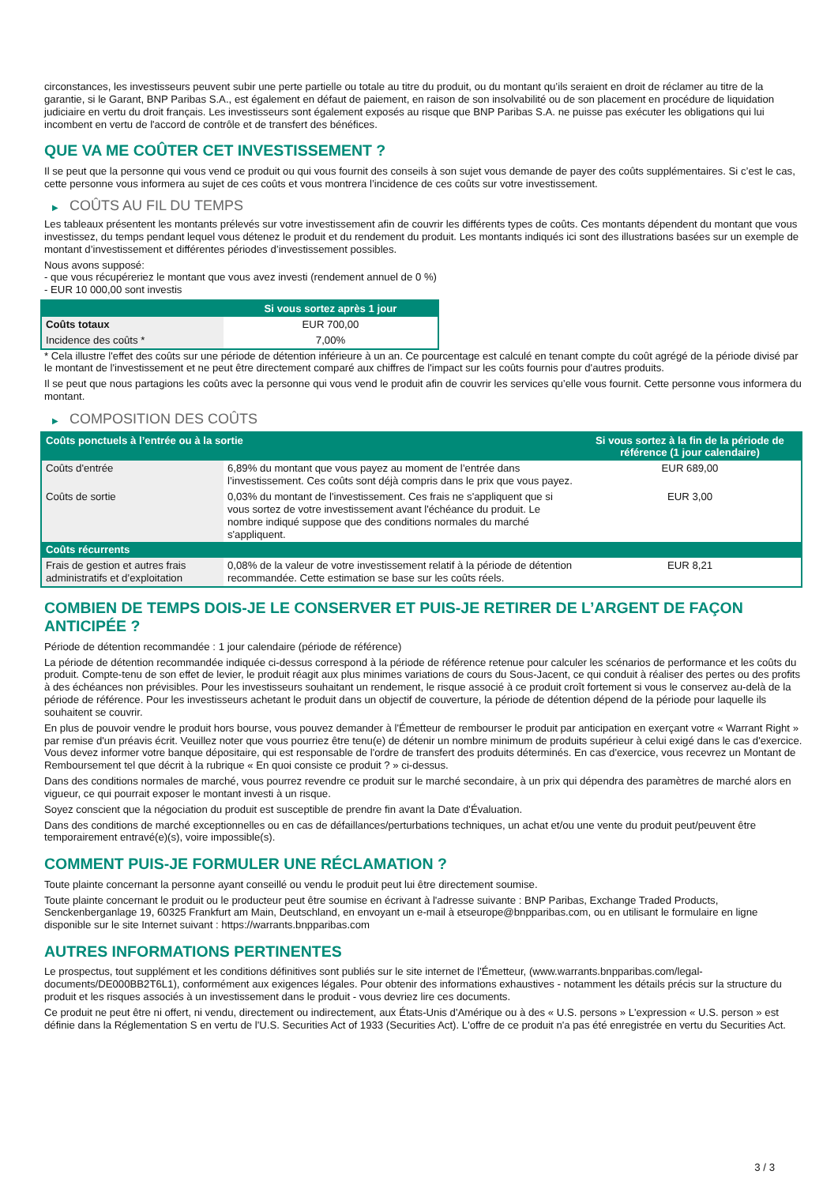circonstances, les investisseurs peuvent subir une perte partielle ou totale au titre du produit, ou du montant qu’ils seraient en droit de réclamer au titre de la garantie, si le Garant, BNP Paribas S.A., est également en défaut de paiement, en raison de son insolvabilité ou de son placement en procédure de liquidation judiciaire en vertu du droit français. Les investisseurs sont également exposés au risque que BNP Paribas S.A. ne puisse pas exécuter les obligations qui lui incombent en vertu de l'accord de contrôle et de transfert des bénéfices.
QUE VA ME COÛTER CET INVESTISSEMENT ?
Il se peut que la personne qui vous vend ce produit ou qui vous fournit des conseils à son sujet vous demande de payer des coûts supplémentaires. Si c’est le cas, cette personne vous informera au sujet de ces coûts et vous montrera l’incidence de ces coûts sur votre investissement.
▶ COÛTS AU FIL DU TEMPS
Les tableaux présentent les montants prélevés sur votre investissement afin de couvrir les différents types de coûts. Ces montants dépendent du montant que vous investissez, du temps pendant lequel vous détenez le produit et du rendement du produit. Les montants indiqués ici sont des illustrations basées sur un exemple de montant d’investissement et différentes périodes d’investissement possibles.
Nous avons supposé:
- que vous récupéreriez le montant que vous avez investi (rendement annuel de 0 %)
- EUR 10 000,00 sont investis
| | Si vous sortez après 1 jour |
| --- | --- |
| Coûts totaux | EUR 700,00 |
| Incidence des coûts * | 7,00% |
* Cela illustre l'effet des coûts sur une période de détention inférieure à un an. Ce pourcentage est calculé en tenant compte du coût agrégé de la période divisé par le montant de l'investissement et ne peut être directement comparé aux chiffres de l'impact sur les coûts fournis pour d'autres produits.
Il se peut que nous partagions les coûts avec la personne qui vous vend le produit afin de couvrir les services qu’elle vous fournit. Cette personne vous informera du montant.
▶ COMPOSITION DES COÛTS
| Coûts ponctuels à l’entrée ou à la sortie | | Si vous sortez à la fin de la période de référence (1 jour calendaire) |
| --- | --- | --- |
| Coûts d'entrée | 6,89% du montant que vous payez au moment de l’entrée dans l’investissement. Ces coûts sont déjà compris dans le prix que vous payez. | EUR 689,00 |
| Coûts de sortie | 0,03% du montant de l'investissement. Ces frais ne s'appliquent que si vous sortez de votre investissement avant l'échéance du produit. Le nombre indiqué suppose que des conditions normales du marché s'appliquent. | EUR 3,00 |
| Coûts récurrents | | |
| Frais de gestion et autres frais administratifs et d’exploitation | 0,08% de la valeur de votre investissement relatif à la période de détention recommandée. Cette estimation se base sur les coûts réels. | EUR 8,21 |
COMBIEN DE TEMPS DOIS-JE LE CONSERVER ET PUIS-JE RETIRER DE L’ARGENT DE FAÇON ANTICIPÉE ?
Période de détention recommandée : 1 jour calendaire (période de référence)
La période de détention recommandée indiquée ci-dessus correspond à la période de référence retenue pour calculer les scénarios de performance et les coûts du produit. Compte-tenu de son effet de levier, le produit réagit aux plus minimes variations de cours du Sous-Jacent, ce qui conduit à réaliser des pertes ou des profits à des échéances non prévisibles. Pour les investisseurs souhaitant un rendement, le risque associé à ce produit croît fortement si vous le conservez au-delà de la période de référence. Pour les investisseurs achetant le produit dans un objectif de couverture, la période de détention dépend de la période pour laquelle ils souhaitent se couvrir.
En plus de pouvoir vendre le produit hors bourse, vous pouvez demander à l'Émetteur de rembourser le produit par anticipation en exerçant votre « Warrant Right » par remise d'un préavis écrit. Veuillez noter que vous pourriez être tenu(e) de détenir un nombre minimum de produits supérieur à celui exigé dans le cas d'exercice. Vous devez informer votre banque dépositaire, qui est responsable de l'ordre de transfert des produits déterminés. En cas d'exercice, vous recevrez un Montant de Remboursement tel que décrit à la rubrique « En quoi consiste ce produit ? » ci-dessus.
Dans des conditions normales de marché, vous pourrez revendre ce produit sur le marché secondaire, à un prix qui dépendra des paramètres de marché alors en vigueur, ce qui pourrait exposer le montant investi à un risque.
Soyez conscient que la négociation du produit est susceptible de prendre fin avant la Date d'Évaluation.
Dans des conditions de marché exceptionnelles ou en cas de défaillances/perturbations techniques, un achat et/ou une vente du produit peut/peuvent être temporairement entravé(e)(s), voire impossible(s).
COMMENT PUIS-JE FORMULER UNE RÉCLAMATION ?
Toute plainte concernant la personne ayant conseillé ou vendu le produit peut lui être directement soumise.
Toute plainte concernant le produit ou le producteur peut être soumise en écrivant à l'adresse suivante : BNP Paribas, Exchange Traded Products, Senckenberganlage 19, 60325 Frankfurt am Main, Deutschland, en envoyant un e-mail à etseurope@bnpparibas.com, ou en utilisant le formulaire en ligne disponible sur le site Internet suivant : https://warrants.bnpparibas.com
AUTRES INFORMATIONS PERTINENTES
Le prospectus, tout supplément et les conditions définitives sont publiés sur le site internet de l'Émetteur, (www.warrants.bnpparibas.com/legal-documents/DE000BB2T6L1), conformément aux exigences légales. Pour obtenir des informations exhaustives - notamment les détails précis sur la structure du produit et les risques associés à un investissement dans le produit - vous devriez lire ces documents.
Ce produit ne peut être ni offert, ni vendu, directement ou indirectement, aux États-Unis d'Amérique ou à des « U.S. persons » L'expression « U.S. person » est définie dans la Réglementation S en vertu de l'U.S. Securities Act of 1933 (Securities Act). L'offre de ce produit n'a pas été enregistrée en vertu du Securities Act.
3 / 3